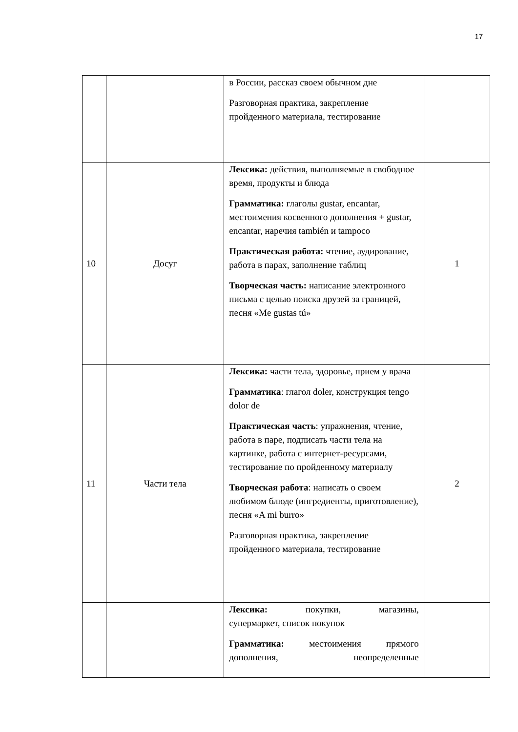17
| | | в России, рассказ своем обычном дне Разговорная практика, закрепление пройденного материала, тестирование | |
| 10 | Досуг | Лексика: действия, выполняемые в свободное время, продукты и блюда Грамматика: глаголы gustar, encantar, местоимения косвенного дополнения + gustar, encantar, наречия también и tampoco Практическая работа: чтение, аудирование, работа в парах, заполнение таблиц Творческая часть: написание электронного письма с целью поиска друзей за границей, песня «Me gustas tú» | 1 |
| 11 | Части тела | Лексика: части тела, здоровье, прием у врача Грамматика : глагол doler, конструкция tengo dolor de Практическая часть : упражнения, чтение, работа в паре, подписать части тела на картинке, работа с интернет-ресурсами, тестирование по пройденному материалу Творческая работа : написать о своем любимом блюде (ингредиенты, приготовление), песня «A mi burro» Разговорная практика, закрепление пройденного материала, тестирование | 2 |
| | | Лексика: покупки, магазины, супермаркет, список покупок Грамматика: местоимения прямого дополнения, неопределенные | |